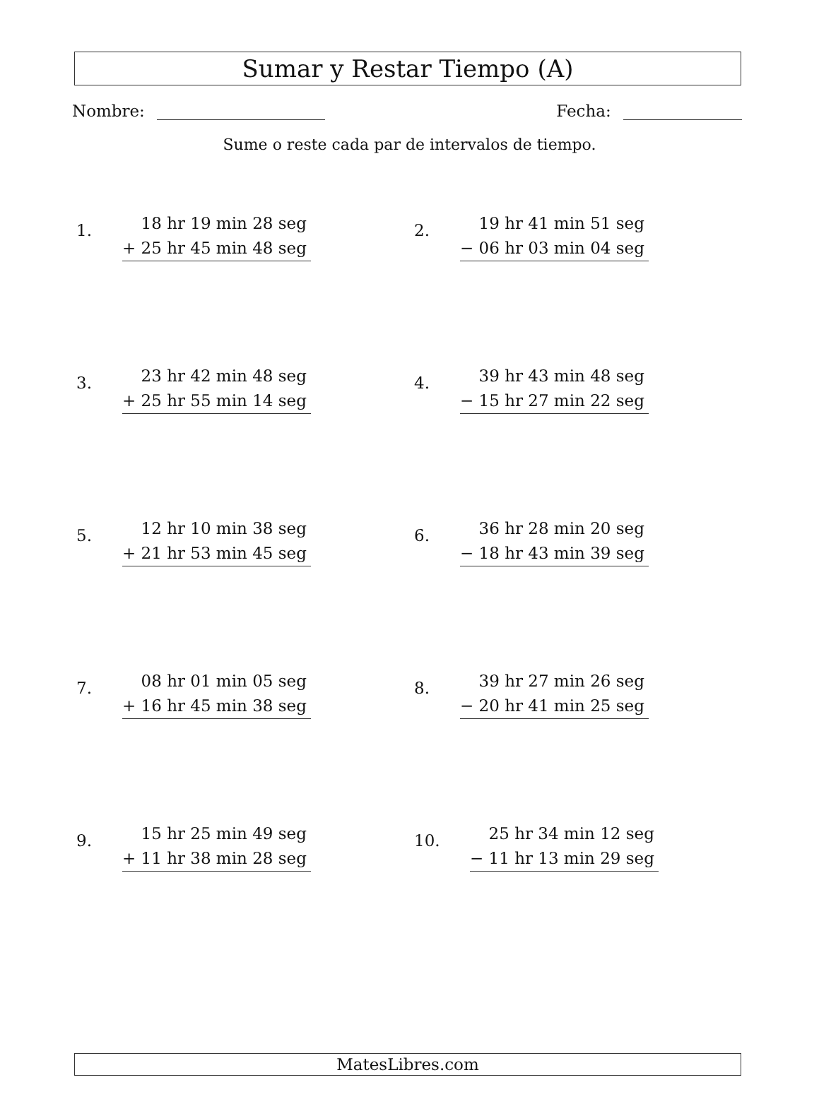Sumar y Restar Tiempo (A)
Nombre: Fecha:
Sume o reste cada par de intervalos de tiempo.
1.
18 hr 19 min 28 seg
+ 25 hr 45 min 48 seg
2.
19 hr 41 min 51 seg
− 06 hr 03 min 04 seg
3.
23 hr 42 min 48 seg
+ 25 hr 55 min 14 seg
4.
39 hr 43 min 48 seg
− 15 hr 27 min 22 seg
5.
12 hr 10 min 38 seg
+ 21 hr 53 min 45 seg
6.
36 hr 28 min 20 seg
− 18 hr 43 min 39 seg
7.
08 hr 01 min 05 seg
+ 16 hr 45 min 38 seg
8.
39 hr 27 min 26 seg
− 20 hr 41 min 25 seg
9.
15 hr 25 min 49 seg
+ 11 hr 38 min 28 seg
10.
25 hr 34 min 12 seg
− 11 hr 13 min 29 seg
MatesLibres.com